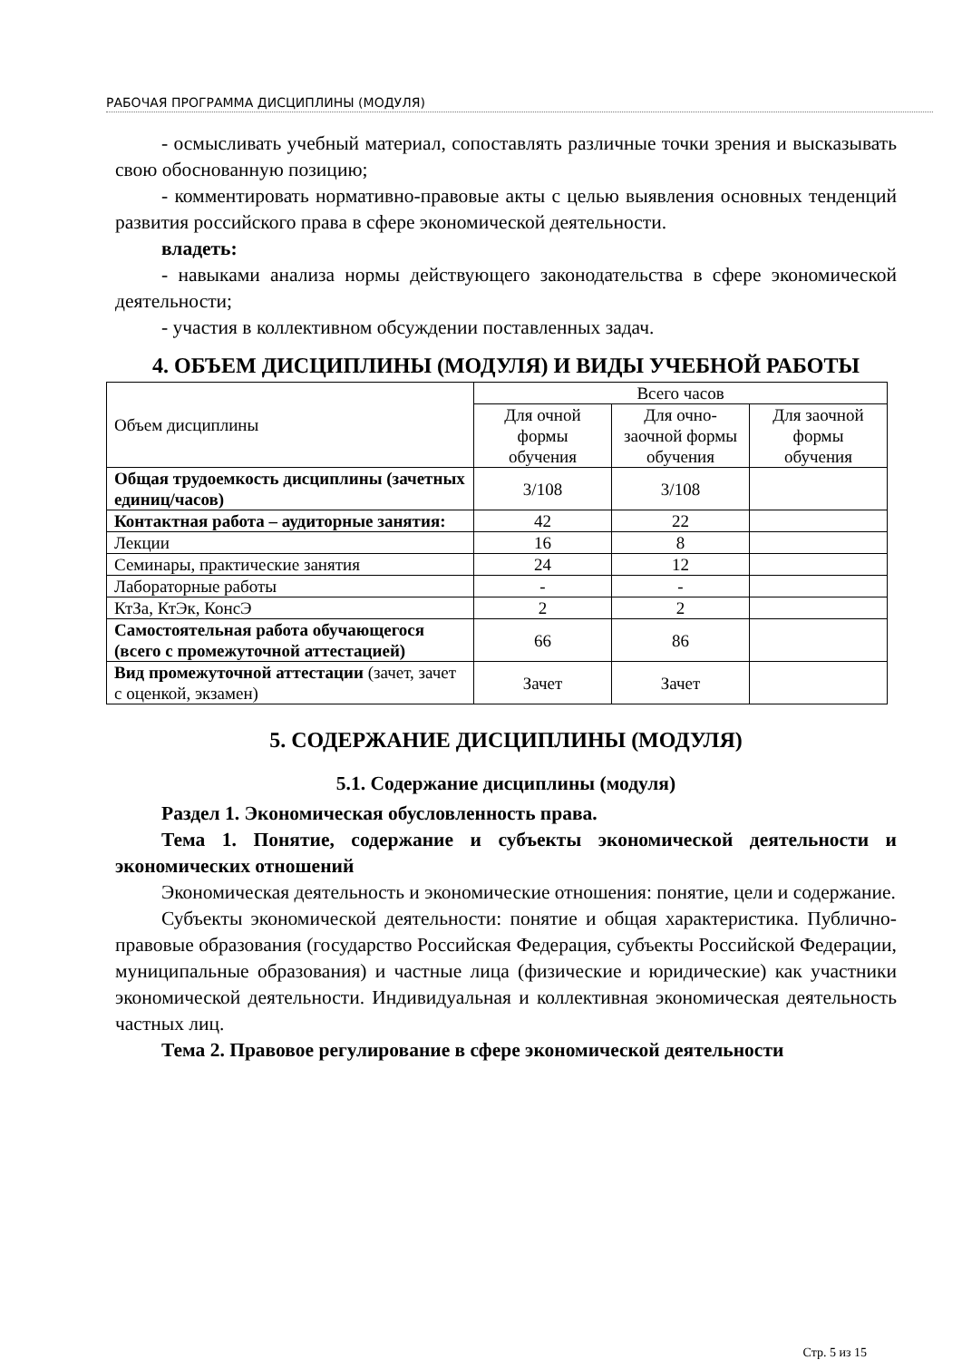РАБОЧАЯ ПРОГРАММА ДИСЦИПЛИНЫ (МОДУЛЯ)
- осмысливать учебный материал, сопоставлять различные точки зрения и высказывать свою обоснованную позицию;
- комментировать нормативно-правовые акты с целью выявления основных тенденций развития российского права в сфере экономической деятельности.
владеть:
- навыками анализа нормы действующего законодательства в сфере экономической деятельности;
- участия в коллективном обсуждении поставленных задач.
4. ОБЪЕМ ДИСЦИПЛИНЫ (МОДУЛЯ) И ВИДЫ УЧЕБНОЙ РАБОТЫ
| Объем дисциплины | Всего часов | | |
| | Для очной формы обучения | Для очно-заочной формы обучения | Для заочной формы обучения |
| Общая трудоемкость дисциплины (зачетных единиц/часов) | 3/108 | 3/108 | |
| Контактная работа – аудиторные занятия: | 42 | 22 | |
| Лекции | 16 | 8 | |
| Семинары, практические занятия | 24 | 12 | |
| Лабораторные работы | - | - | |
| КтЗа, КтЭк, КонсЭ | 2 | 2 | |
| Самостоятельная работа обучающегося (всего с промежуточной аттестацией) | 66 | 86 | |
| Вид промежуточной аттестации (зачет, зачет с оценкой, экзамен) | Зачет | Зачет | |
5. СОДЕРЖАНИЕ ДИСЦИПЛИНЫ (МОДУЛЯ)
5.1. Содержание дисциплины (модуля)
Раздел 1. Экономическая обусловленность права.
Тема 1. Понятие, содержание и субъекты экономической деятельности и экономических отношений
Экономическая деятельность и экономические отношения: понятие, цели и содержание.
Субъекты экономической деятельности: понятие и общая характеристика. Публично-правовые образования (государство Российская Федерация, субъекты Российской Федерации, муниципальные образования) и частные лица (физические и юридические) как участники экономической деятельности. Индивидуальная и коллективная экономическая деятельность частных лиц.
Тема 2. Правовое регулирование в сфере экономической деятельности
Стр. 5 из 15